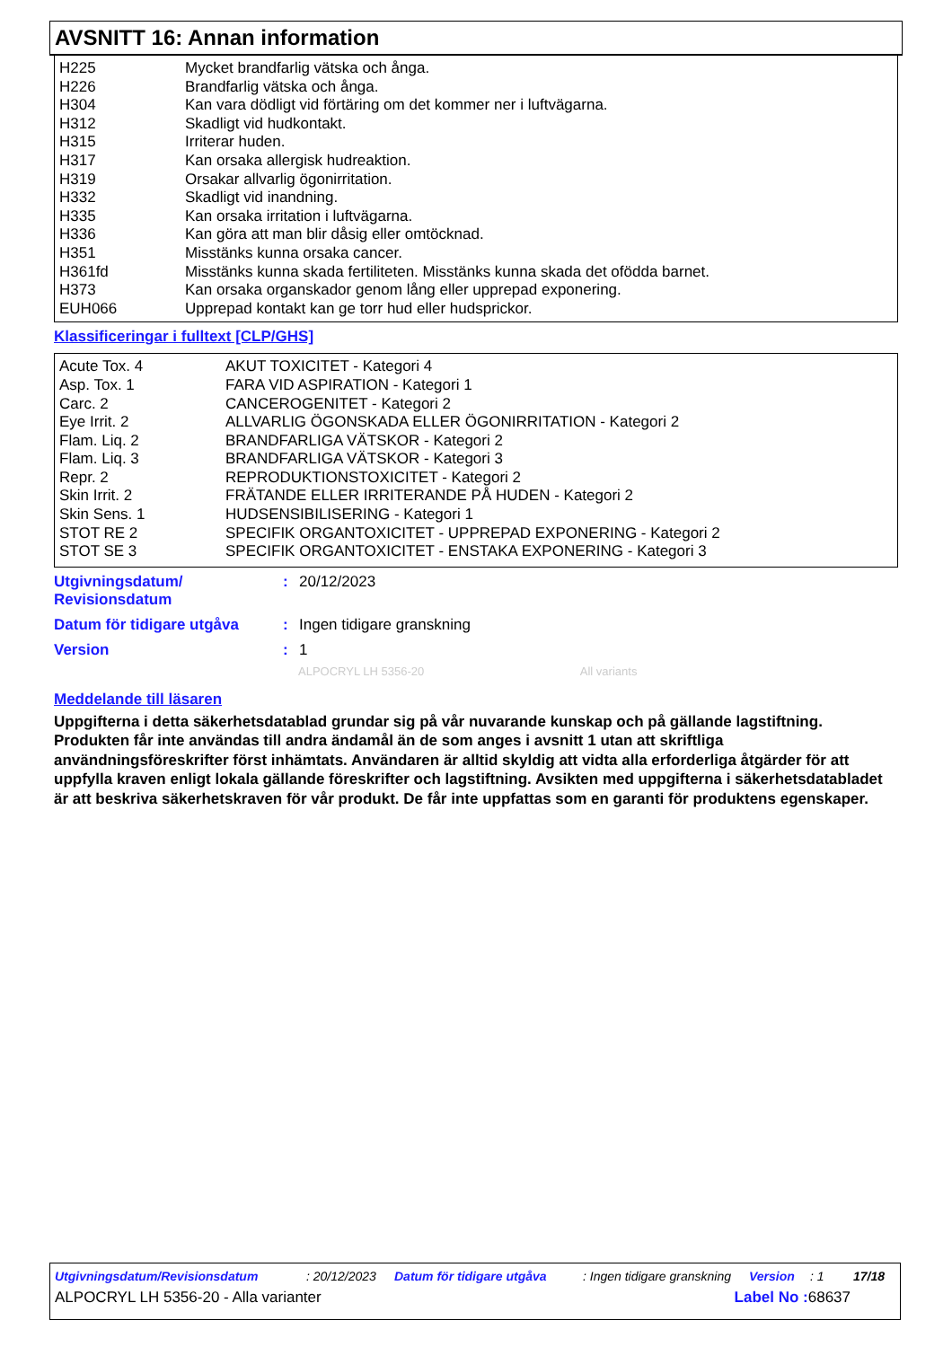AVSNITT 16: Annan information
| H225 | Mycket brandfarlig vätska och ånga. |
| H226 | Brandfarlig vätska och ånga. |
| H304 | Kan vara dödligt vid förtäring om det kommer ner i luftvägarna. |
| H312 | Skadligt vid hudkontakt. |
| H315 | Irriterar huden. |
| H317 | Kan orsaka allergisk hudreaktion. |
| H319 | Orsakar allvarlig ögonirritation. |
| H332 | Skadligt vid inandning. |
| H335 | Kan orsaka irritation i luftvägarna. |
| H336 | Kan göra att man blir dåsig eller omtöcknad. |
| H351 | Misstänks kunna orsaka cancer. |
| H361fd | Misstänks kunna skada fertiliteten. Misstänks kunna skada det ofödda barnet. |
| H373 | Kan orsaka organskador genom lång eller upprepad exponering. |
| EUH066 | Upprepad kontakt kan ge torr hud eller hudsprickor. |
Klassificeringar i fulltext [CLP/GHS]
| Acute Tox. 4 | AKUT TOXICITET - Kategori 4 |
| Asp. Tox. 1 | FARA VID ASPIRATION - Kategori 1 |
| Carc. 2 | CANCEROGENITET - Kategori 2 |
| Eye Irrit. 2 | ALLVARLIG ÖGONSKADA ELLER ÖGONIRRITATION - Kategori 2 |
| Flam. Liq. 2 | BRANDFARLIGA VÄTSKOR - Kategori 2 |
| Flam. Liq. 3 | BRANDFARLIGA VÄTSKOR - Kategori 3 |
| Repr. 2 | REPRODUKTIONSTOXICITET - Kategori 2 |
| Skin Irrit. 2 | FRÄTANDE ELLER IRRITERANDE PÅ HUDEN - Kategori 2 |
| Skin Sens. 1 | HUDSENSIBILISERING - Kategori 1 |
| STOT RE 2 | SPECIFIK ORGANTOXICITET - UPPREPAD EXPONERING - Kategori 2 |
| STOT SE 3 | SPECIFIK ORGANTOXICITET - ENSTAKA EXPONERING - Kategori 3 |
| Utgivningsdatum/ Revisionsdatum | : | 20/12/2023 |
| Datum för tidigare utgåva | : | Ingen tidigare granskning |
| Version | : | 1 |
ALPOCRYL LH 5356-20 All variants
Meddelande till läsaren
Uppgifterna i detta säkerhetsdatablad grundar sig på vår nuvarande kunskap och på gällande lagstiftning. Produkten får inte användas till andra ändamål än de som anges i avsnitt 1 utan att skriftliga användningsföreskrifter först inhämtats. Användaren är alltid skyldig att vidta alla erforderliga åtgärder för att uppfylla kraven enligt lokala gällande föreskrifter och lagstiftning. Avsikten med uppgifterna i säkerhetsdatabladet är att beskriva säkerhetskraven för vår produkt. De får inte uppfattas som en garanti för produktens egenskaper.
Utgivningsdatum/Revisionsdatum: 20/12/2023 Datum för tidigare utgåva: Ingen tidigare granskning Version: 1 17/18
ALPOCRYL LH 5356-20 - Alla varianter Label No : 68637